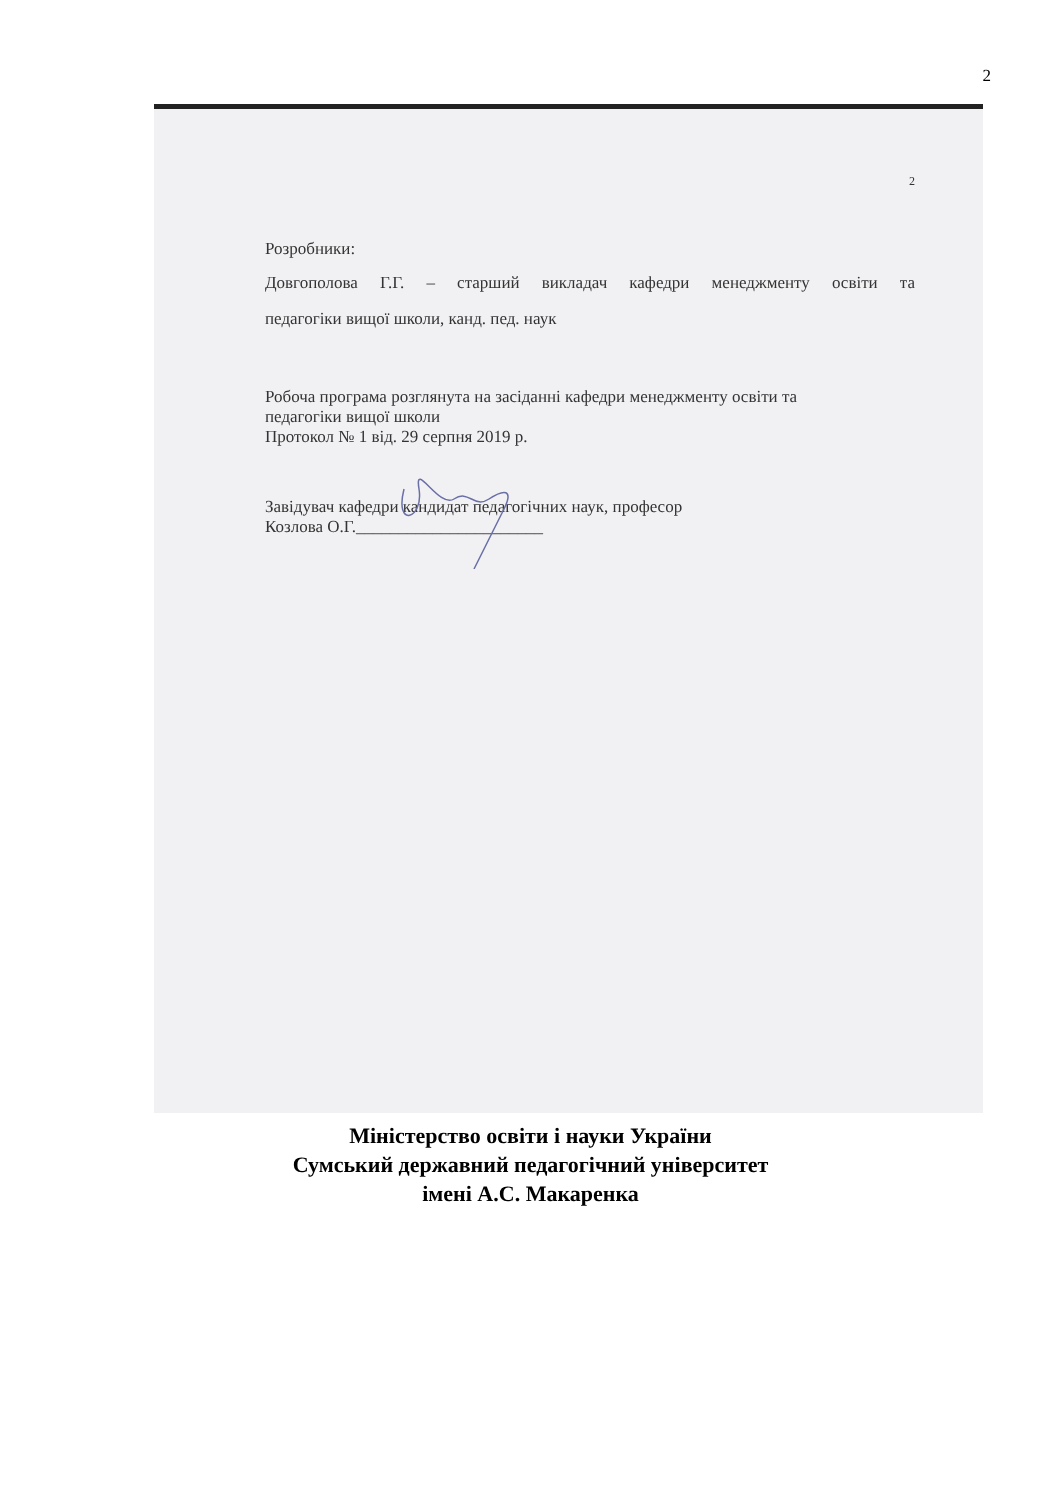2
2
Розробники:
Довгополова Г.Г. – старший викладач кафедри менеджменту освіти та
педагогіки вищої школи, канд. пед. наук
Робоча програма розглянута на засіданні кафедри менеджменту освіти та
педагогіки вищої школи
Протокол № 1 від. 29 серпня 2019 р.
Завідувач кафедри кандидат педагогічних наук, професор
Козлова О.Г.______________________
Міністерство освіти і науки України
Сумський державний педагогічний університет
імені А.С. Макаренка